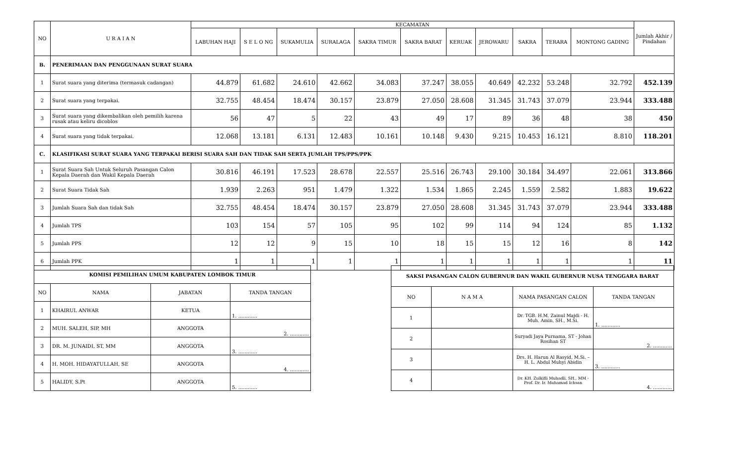| NO | U R A I A N | KECAMATAN | | | | | | | | | | | Jumlah Akhir / Pindahan |
| --- | --- | --- | --- | --- | --- | --- | --- | --- | --- | --- | --- | --- | --- |
| | | LABUHAN HAJI | S E L O NG | SUKAMULIA | SURALAGA | SAKRA TIMUR | SAKRA BARAT | KERUAK | JEROWARU | SAKRA | TERARA | MONTONG GADING | |
| B. | PENERIMAAN DAN PENGGUNAAN SURAT SUARA | | | | | | | | | | | | |
| 1 | Surat suara yang diterima (termasuk cadangan) | 44.879 | 61.682 | 24.610 | 42.662 | 34.083 | 37.247 | 38.055 | 40.649 | 42.232 | 53.248 | 32.792 | 452.139 |
| 2 | Surat suara yang terpakai. | 32.755 | 48.454 | 18.474 | 30.157 | 23.879 | 27.050 | 28.608 | 31.345 | 31.743 | 37.079 | 23.944 | 333.488 |
| 3 | Surat suara yang dikembalikan oleh pemilih karena rusak atau keliru dicoblos | 56 | 47 | 5 | 22 | 43 | 49 | 17 | 89 | 36 | 48 | 38 | 450 |
| 4 | Surat suara yang tidak terpakai. | 12.068 | 13.181 | 6.131 | 12.483 | 10.161 | 10.148 | 9.430 | 9.215 | 10.453 | 16.121 | 8.810 | 118.201 |
| C. | KLASIFIKASI SURAT SUARA YANG TERPAKAI BERISI SUARA SAH DAN TIDAK SAH SERTA JUMLAH TPS/PPS/PPK | | | | | | | | | | | | |
| 1 | Surat Suara Sah Untuk Seluruh Pasangan Calon Kepala Daerah dan Wakil Kepala Daerah | 30.816 | 46.191 | 17.523 | 28.678 | 22.557 | 25.516 | 26.743 | 29.100 | 30.184 | 34.497 | 22.061 | 313.866 |
| 2 | Surat Suara Tidak Sah | 1.939 | 2.263 | 951 | 1.479 | 1.322 | 1.534 | 1.865 | 2.245 | 1.559 | 2.582 | 1.883 | 19.622 |
| 3 | Jumlah Suara Sah dan tidak Sah | 32.755 | 48.454 | 18.474 | 30.157 | 23.879 | 27.050 | 28.608 | 31.345 | 31.743 | 37.079 | 23.944 | 333.488 |
| 4 | Jumlah TPS | 103 | 154 | 57 | 105 | 95 | 102 | 99 | 114 | 94 | 124 | 85 | 1.132 |
| 5 | Jumlah PPS | 12 | 12 | 9 | 15 | 10 | 18 | 15 | 15 | 12 | 16 | 8 | 142 |
| 6 | Jumlah PPK | 1 | 1 | 1 | 1 | 1 | 1 | 1 | 1 | 1 | 1 | 1 | 11 |
| KOMISI PEMILIHAN UMUM KABUPATEN LOMBOK TIMUR | | | |
| NO | NAMA | JABATAN | TANDA TANGAN |
| 1 | KHAIRUL ANWAR | KETUA | 1. ............ |
| 2 | MUH. SALEH, SIP, MH | ANGGOTA | 2. ............ |
| 3 | DR. M. JUNAIDI, ST, MM | ANGGOTA | 3. ............ |
| 4 | H. MOH. HIDAYATULLAH, SE | ANGGOTA | 4. ............ |
| 5 | HALIDY, S.Pt | ANGGOTA | 5. ............ |
| SAKSI PASANGAN CALON GUBERNUR DAN WAKIL GUBERNUR NUSA TENGGARA BARAT | | | |
| NO | N A M A | NAMA PASANGAN CALON | TANDA TANGAN |
| 1 | | Dr. TGB. H.M. Zainul Majdi - H. Muh. Amin, SH., M.Si. | 1. ............ |
| 2 | | Suryadi Jaya Purnama, ST - Johan Rosihan ST | 2. ............ |
| 3 | | Drs. H. Harun Al Rasyid, M.Si. – H. L. Abdul Muhyi Abidin | 3. ............ |
| 4 | | Dr. KH. Zulkifli Muhadli, SH., MM - Prof. Dr. Ir. Muhamad Ichsan | 4. ............ |